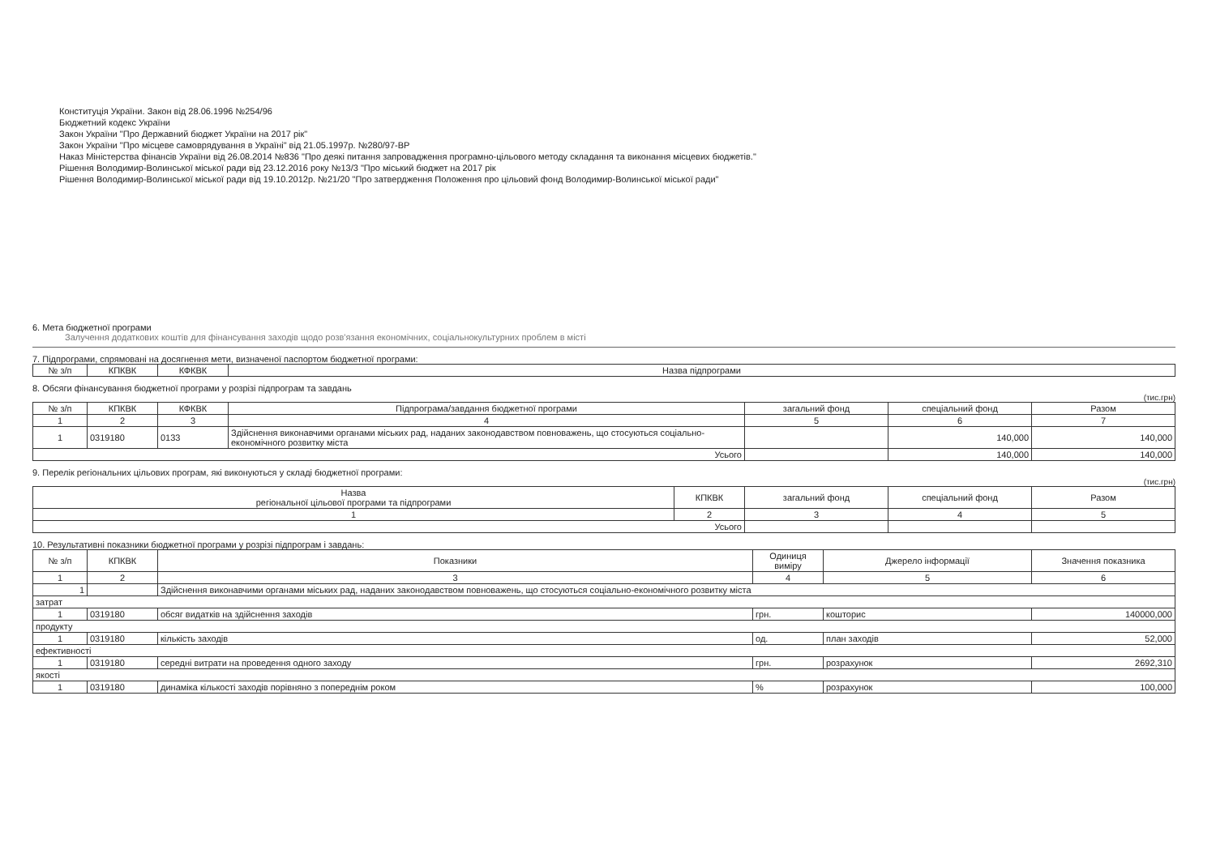Конституція України. Закон від 28.06.1996 №254/96
Бюджетний кодекс України
Закон України "Про Державний бюджет України на 2017 рік"
Закон України "Про місцеве самоврядування в Україні" від 21.05.1997р. №280/97-ВР
Наказ Міністерства фінансів України від 26.08.2014 №836 "Про деякі питання запровадження програмно-цільового методу складання та виконання місцевих бюджетів."
Рішення Володимир-Волинської міської ради від 23.12.2016 року №13/3 "Про міський бюджет на 2017 рік
Рішення Володимир-Волинської міської ради від 19.10.2012р. №21/20 "Про затвердження Положення про цільовий фонд Володимир-Волинської міської ради"
6. Мета бюджетної програми
Залучення додаткових коштів для фінансування заходів щодо розв'язання економічних, соціальнокультурних проблем в місті
7. Підпрограми, спрямовані на досягнення мети, визначеної паспортом бюджетної програми:
| № з/п | КПКВК | КФКВК | Назва підпрограми |
| --- | --- | --- | --- |
8. Обсяги фінансування бюджетної програми у розрізі підпрограм та завдань
(тис.грн)
| № з/п | КПКВК | КФКВК | Підпрограма/завдання бюджетної програми | загальний фонд | спеціальний фонд | Разом |
| --- | --- | --- | --- | --- | --- | --- |
| 1 | 2 | 3 | 4 | 5 | 6 | 7 |
| 1 | 0319180 | 0133 | Здійснення виконавчими органами міських рад, наданих законодавством повноважень, що стосуються соціально-економічного розвитку міста | | 140,000 | 140,000 |
| Усього | | | | | 140,000 | 140,000 |
9. Перелік регіональних цільових програм, які виконуються у складі бюджетної програми:
(тис.грн)
| Назва регіональної цільової програми та підпрограми | КПКВК | загальний фонд | спеціальний фонд | Разом |
| --- | --- | --- | --- | --- |
| 1 | 2 | 3 | 4 | 5 |
| Усього | | | | |
10. Результативні показники бюджетної програми у розрізі підпрограм і завдань:
| № з/п | КПКВК | Показники | Одиниця виміру | Джерело інформації | Значення показника |
| --- | --- | --- | --- | --- | --- |
| 1 | 2 | 3 | 4 | 5 | 6 |
| 1 | | Здійснення виконавчими органами міських рад, наданих законодавством повноважень, що стосуються соціально-економічного розвитку міста | | | |
| затрат | | | | | |
| 1 | 0319180 | обсяг видатків на здійснення заходів | грн. | кошторис | 140000,000 |
| продукту | | | | | |
| 1 | 0319180 | кількість заходів | од. | план заходів | 52,000 |
| ефективності | | | | | |
| 1 | 0319180 | середні витрати на проведення одного заходу | грн. | розрахунок | 2692,310 |
| якості | | | | | |
| 1 | 0319180 | динаміка кількості заходів порівняно з попереднім роком | % | розрахунок | 100,000 |